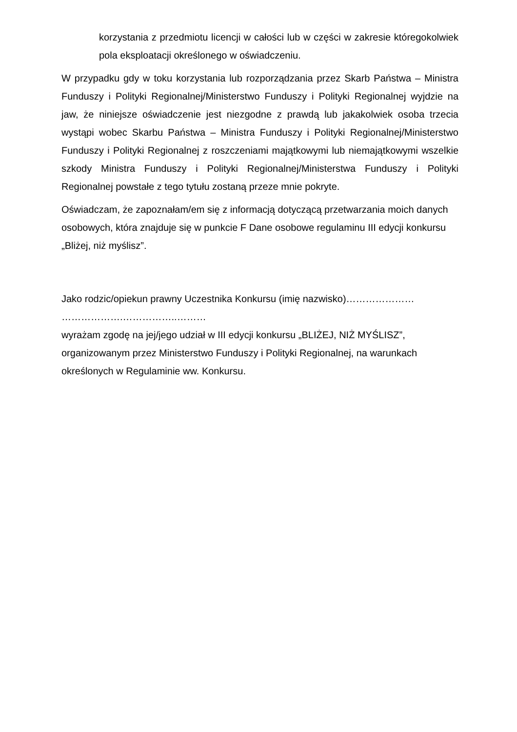korzystania z przedmiotu licencji w całości lub w części w zakresie któregokolwiek pola eksploatacji określonego w oświadczeniu.
W przypadku gdy w toku korzystania lub rozporządzania przez Skarb Państwa – Ministra Funduszy i Polityki Regionalnej/Ministerstwo Funduszy i Polityki Regionalnej wyjdzie na jaw, że niniejsze oświadczenie jest niezgodne z prawdą lub jakakolwiek osoba trzecia wystąpi wobec Skarbu Państwa – Ministra Funduszy i Polityki Regionalnej/Ministerstwo Funduszy i Polityki Regionalnej z roszczeniami majątkowymi lub niemajątkowymi wszelkie szkody Ministra Funduszy i Polityki Regionalnej/Ministerstwa Funduszy i Polityki Regionalnej powstałe z tego tytułu zostaną przeze mnie pokryte.
Oświadczam, że zapoznałam/em się z informacją dotyczącą przetwarzania moich danych osobowych, która znajduje się w punkcie F Dane osobowe regulaminu III edycji konkursu „Bliżej, niż myślisz”.
Jako rodzic/opiekun prawny Uczestnika Konkursu (imię nazwisko)…………………
……………….……………..………
wyrażam zgodę na jej/jego udział w III edycji konkursu „BLIŻEJ, NIŻ MYŚLISZ”, organizowanym przez Ministerstwo Funduszy i Polityki Regionalnej, na warunkach określonych w Regulaminie ww. Konkursu.